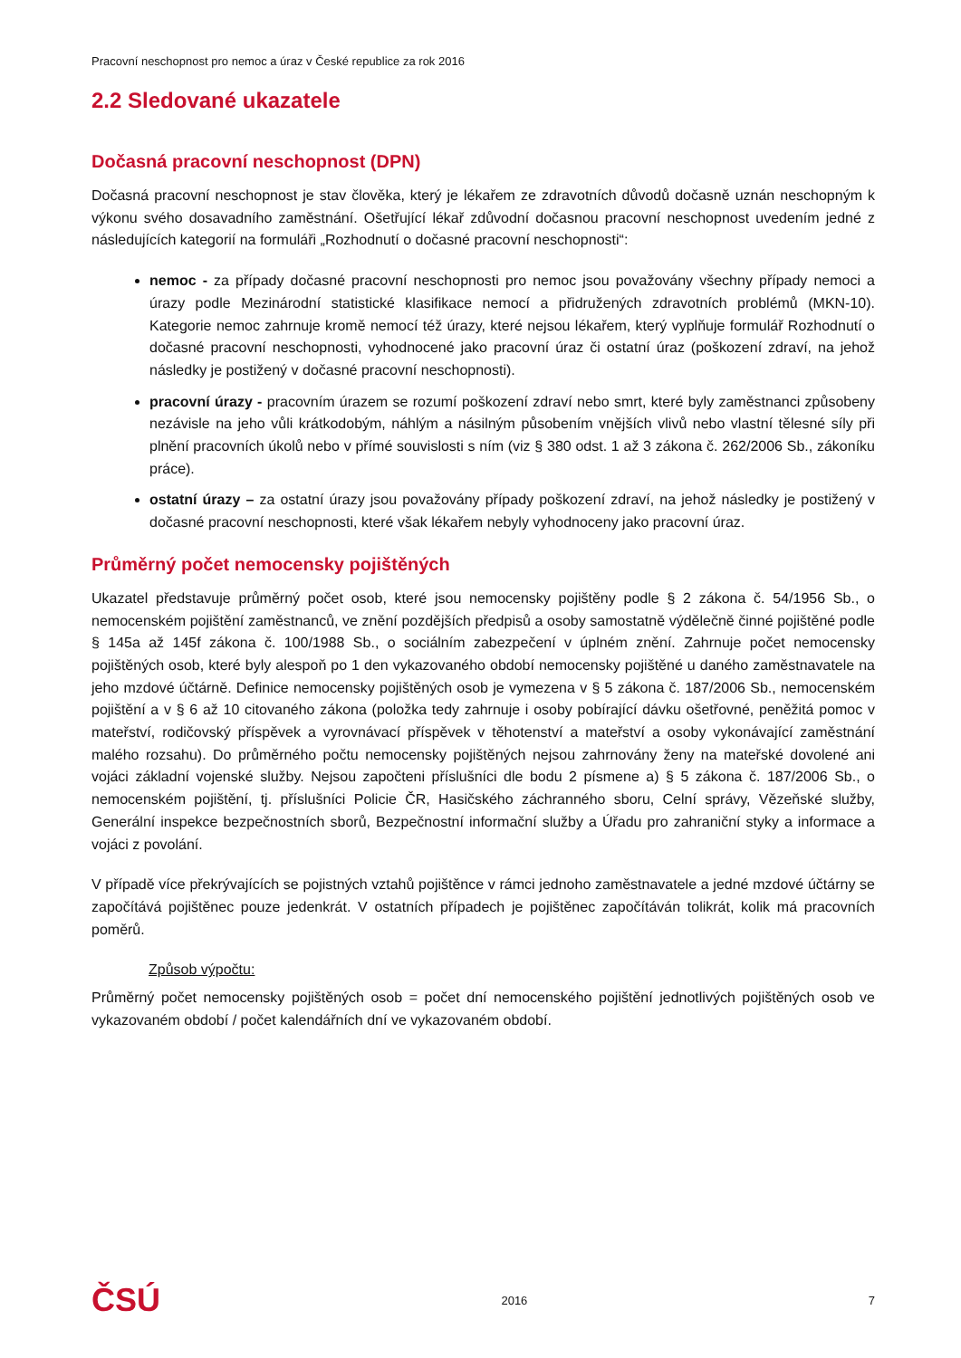Pracovní neschopnost pro nemoc a úraz v České republice za rok 2016
2.2 Sledované ukazatele
Dočasná pracovní neschopnost (DPN)
Dočasná pracovní neschopnost je stav člověka, který je lékařem ze zdravotních důvodů dočasně uznán neschopným k výkonu svého dosavadního zaměstnání. Ošetřující lékař zdůvodní dočasnou pracovní neschopnost uvedením jedné z následujících kategorií na formuláři „Rozhodnutí o dočasné pracovní neschopnosti“:
nemoc - za případy dočasné pracovní neschopnosti pro nemoc jsou považovány všechny případy nemoci a úrazy podle Mezinárodní statistické klasifikace nemocí a přidružených zdravotních problémů (MKN-10). Kategorie nemoc zahrnuje kromě nemocí též úrazy, které nejsou lékařem, který vyplňuje formulář Rozhodnutí o dočasné pracovní neschopnosti, vyhodnocené jako pracovní úraz či ostatní úraz (poškození zdraví, na jehož následky je postižený v dočasné pracovní neschopnosti).
pracovní úrazy - pracovním úrazem se rozumí poškození zdraví nebo smrt, které byly zaměstnanci způsobeny nezávisle na jeho vůli krátkodobým, náhlým a násilným působením vnějších vlivů nebo vlastní tělesné síly při plnění pracovních úkolů nebo v přímé souvislosti s ním (viz § 380 odst. 1 až 3 zákona č. 262/2006 Sb., zákoníku práce).
ostatní úrazy – za ostatní úrazy jsou považovány případy poškození zdraví, na jehož následky je postižený v dočasné pracovní neschopnosti, které však lékařem nebyly vyhodnoceny jako pracovní úraz.
Průměrný počet nemocensky pojištěných
Ukazatel představuje průměrný počet osob, které jsou nemocensky pojištěny podle § 2 zákona č. 54/1956 Sb., o nemocenském pojištění zaměstnanců, ve znění pozdějších předpisů a osoby samostatně výdělečně činné pojištěné podle § 145a až 145f zákona č. 100/1988 Sb., o sociálním zabezpečení v úplném znění. Zahrnuje počet nemocensky pojištěných osob, které byly alespoň po 1 den vykazovaného období nemocensky pojištěné u daného zaměstnavatele na jeho mzdové účtárně. Definice nemocensky pojištěných osob je vymezena v § 5 zákona č. 187/2006 Sb., nemocenském pojištění a v § 6 až 10 citovaného zákona (položka tedy zahrnuje i osoby pobírající dávku ošetřovné, peněžitá pomoc v mateřství, rodičovský příspěvek a vyrovnávací příspěvek v těhotenství a mateřství a osoby vykonávající zaměstnání malého rozsahu). Do průměrného počtu nemocensky pojištěných nejsou zahrnovány ženy na mateřské dovolené ani vojáci základní vojenské služby. Nejsou započteni příslušníci dle bodu 2 písmene a) § 5 zákona č. 187/2006 Sb., o nemocenském pojištění, tj. příslušníci Policie ČR, Hasičského záchranného sboru, Celní správy, Vězeňské služby, Generální inspekce bezpečnostních sborů, Bezpečnostní informační služby a Úřadu pro zahraniční styky a informace a vojáci z povolání.
V případě více překrývajících se pojistných vztahů pojištěnce v rámci jednoho zaměstnavatele a jedné mzdové účtárny se započítává pojištěnec pouze jedenkrát. V ostatních případech je pojištěnec započítáván tolikrát, kolik má pracovních poměrů.
Způsob výpočtu:
Průměrný počet nemocensky pojištěných osob = počet dní nemocenského pojištění jednotlivých pojištěných osob ve vykazovaném období / počet kalendářních dní ve vykazovaném období.
ČSÚ 2016 7